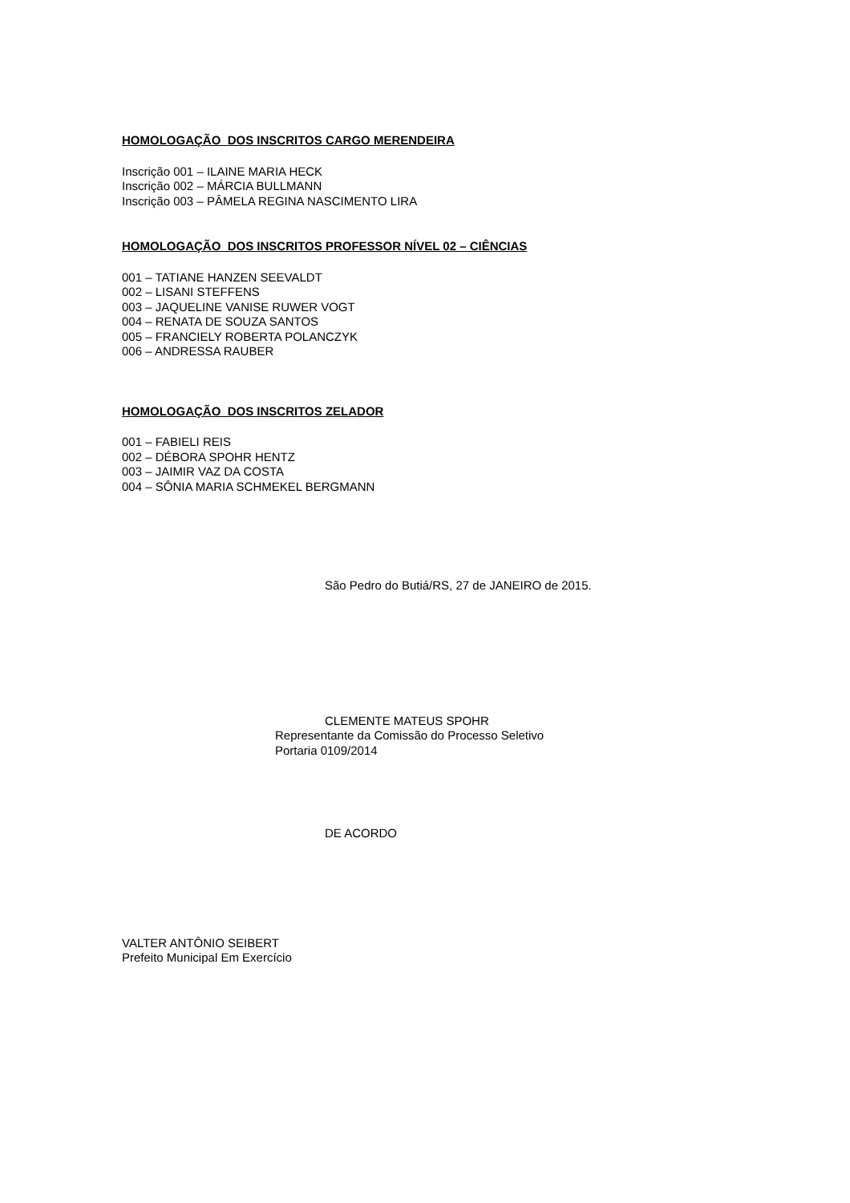HOMOLOGAÇÃO DOS INSCRITOS CARGO MERENDEIRA
Inscrição 001 – ILAINE MARIA HECK
Inscrição 002 – MÁRCIA BULLMANN
Inscrição 003 – PÂMELA REGINA NASCIMENTO LIRA
HOMOLOGAÇÃO DOS INSCRITOS PROFESSOR NÍVEL 02 – CIÊNCIAS
001 – TATIANE HANZEN SEEVALDT
002 – LISANI STEFFENS
003 – JAQUELINE VANISE RUWER VOGT
004 – RENATA DE SOUZA SANTOS
005 – FRANCIELY ROBERTA POLANCZYK
006 – ANDRESSA RAUBER
HOMOLOGAÇÃO DOS INSCRITOS ZELADOR
001 – FABIELI REIS
002 – DÉBORA SPOHR HENTZ
003 – JAIMIR VAZ DA COSTA
004 – SÔNIA MARIA SCHMEKEL BERGMANN
São Pedro do Butiá/RS, 27 de JANEIRO de 2015.
CLEMENTE MATEUS SPOHR
Representante da Comissão do Processo Seletivo
Portaria 0109/2014
DE ACORDO
VALTER ANTÔNIO SEIBERT
Prefeito Municipal Em Exercício